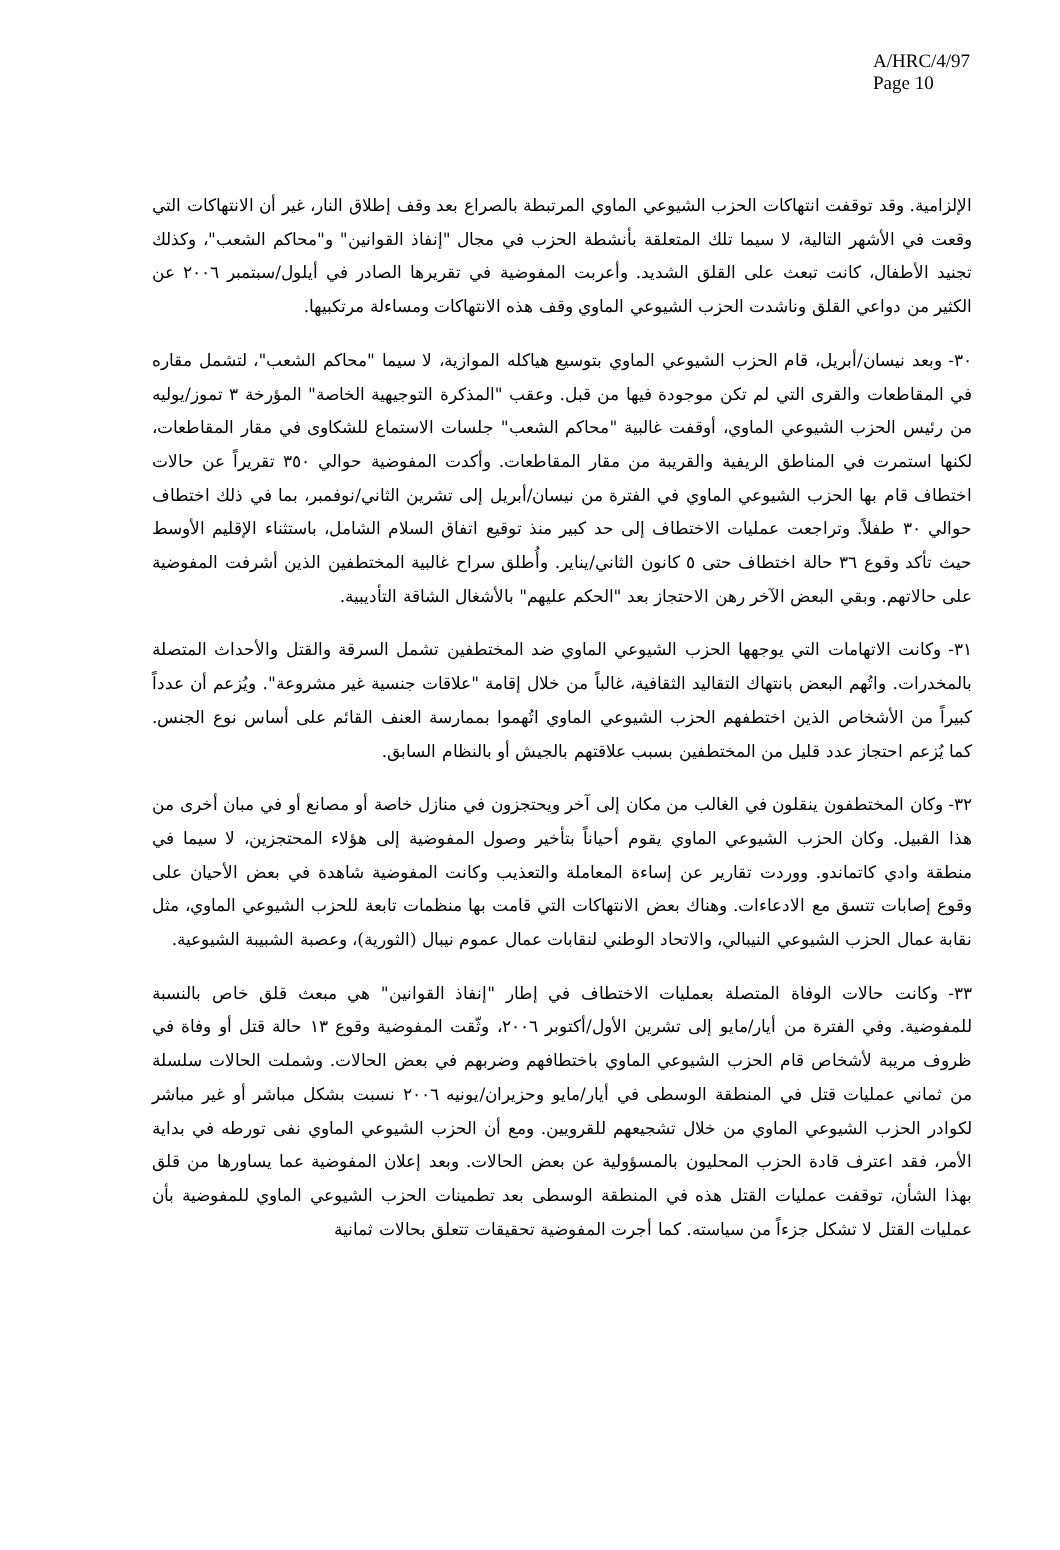A/HRC/4/97
Page 10
الإلزامية. وقد توقفت انتهاكات الحزب الشيوعي الماوي المرتبطة بالصراع بعد وقف إطلاق النار، غير أن الانتهاكات التي وقعت في الأشهر التالية، لا سيما تلك المتعلقة بأنشطة الحزب في مجال "إنفاذ القوانين" و"محاكم الشعب"، وكذلك تجنيد الأطفال، كانت تبعث على القلق الشديد. وأعربت المفوضية في تقريرها الصادر في أيلول/سبتمبر ٢٠٠٦ عن الكثير من دواعي القلق وناشدت الحزب الشيوعي الماوي وقف هذه الانتهاكات ومساءلة مرتكبيها.
٣٠- وبعد نيسان/أبريل، قام الحزب الشيوعي الماوي بتوسيع هياكله الموازية، لا سيما "محاكم الشعب"، لتشمل مقاره في المقاطعات والقرى التي لم تكن موجودة فيها من قبل. وعقب "المذكرة التوجيهية الخاصة" المؤرخة ٣ تموز/يوليه من رئيس الحزب الشيوعي الماوي، أوقفت غالبية "محاكم الشعب" جلسات الاستماع للشكاوى في مقار المقاطعات، لكنها استمرت في المناطق الريفية والقريبة من مقار المقاطعات. وأكدت المفوضية حوالي ٣٥٠ تقريراً عن حالات اختطاف قام بها الحزب الشيوعي الماوي في الفترة من نيسان/أبريل إلى تشرين الثاني/نوفمبر، بما في ذلك اختطاف حوالي ٣٠ طفلاً. وتراجعت عمليات الاختطاف إلى حد كبير منذ توقيع اتفاق السلام الشامل، باستثناء الإقليم الأوسط حيث تأكد وقوع ٣٦ حالة اختطاف حتى ٥ كانون الثاني/يناير. وأُطلق سراح غالبية المختطفين الذين أشرفت المفوضية على حالاتهم. وبقي البعض الآخر رهن الاحتجاز بعد "الحكم عليهم" بالأشغال الشاقة التأديبية.
٣١- وكانت الاتهامات التي يوجهها الحزب الشيوعي الماوي ضد المختطفين تشمل السرقة والقتل والأحداث المتصلة بالمخدرات. واتُهم البعض بانتهاك التقاليد الثقافية، غالباً من خلال إقامة "علاقات جنسية غير مشروعة". ويُزعم أن عدداً كبيراً من الأشخاص الذين اختطفهم الحزب الشيوعي الماوي اتُهموا بممارسة العنف القائم على أساس نوع الجنس. كما يُزعم احتجاز عدد قليل من المختطفين بسبب علاقتهم بالجيش أو بالنظام السابق.
٣٢- وكان المختطفون ينقلون في الغالب من مكان إلى آخر ويحتجزون في منازل خاصة أو مصانع أو في مبان أخرى من هذا القبيل. وكان الحزب الشيوعي الماوي يقوم أحياناً بتأخير وصول المفوضية إلى هؤلاء المحتجزين، لا سيما في منطقة وادي كاتماندو. ووردت تقارير عن إساءة المعاملة والتعذيب وكانت المفوضية شاهدة في بعض الأحيان على وقوع إصابات تتسق مع الادعاءات. وهناك بعض الانتهاكات التي قامت بها منظمات تابعة للحزب الشيوعي الماوي، مثل نقابة عمال الحزب الشيوعي النيبالي، والاتحاد الوطني لنقابات عمال عموم نيبال (الثورية)، وعصبة الشبيبة الشيوعية.
٣٣- وكانت حالات الوفاة المتصلة بعمليات الاختطاف في إطار "إنفاذ القوانين" هي مبعث قلق خاص بالنسبة للمفوضية. وفي الفترة من أيار/مايو إلى تشرين الأول/أكتوبر ٢٠٠٦، وثّقت المفوضية وقوع ١٣ حالة قتل أو وفاة في ظروف مريبة لأشخاص قام الحزب الشيوعي الماوي باختطافهم وضربهم في بعض الحالات. وشملت الحالات سلسلة من ثماني عمليات قتل في المنطقة الوسطى في أيار/مايو وحزيران/يونيه ٢٠٠٦ نسبت بشكل مباشر أو غير مباشر لكوادر الحزب الشيوعي الماوي من خلال تشجيعهم للقرويين. ومع أن الحزب الشيوعي الماوي نفى تورطه في بداية الأمر، فقد اعترف قادة الحزب المحليون بالمسؤولية عن بعض الحالات. وبعد إعلان المفوضية عما يساورها من قلق بهذا الشأن، توقفت عمليات القتل هذه في المنطقة الوسطى بعد تطمينات الحزب الشيوعي الماوي للمفوضية بأن عمليات القتل لا تشكل جزءاً من سياسته. كما أجرت المفوضية تحقيقات تتعلق بحالات ثمانية